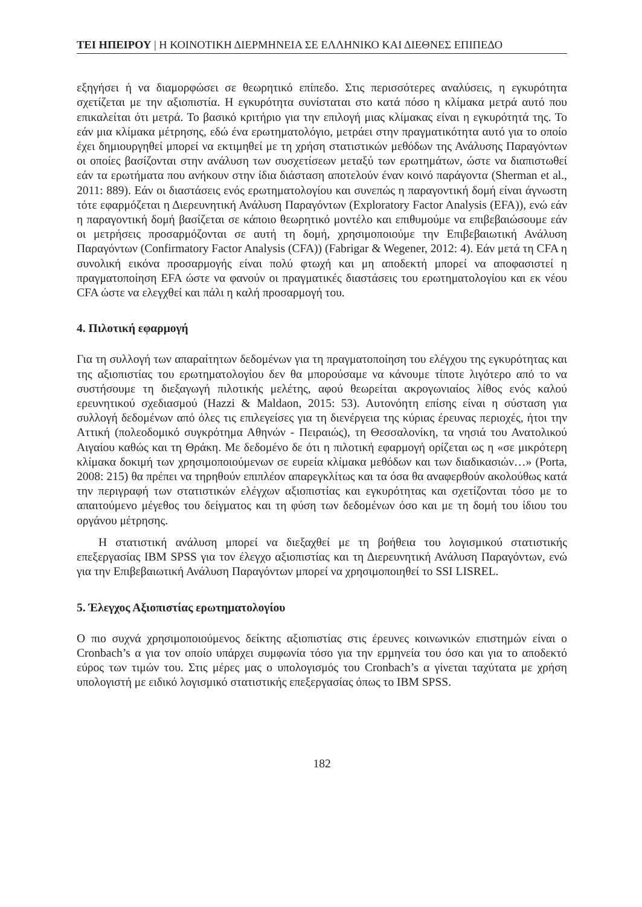ΤΕΙ ΗΠΕΙΡΟΥ | Η ΚΟΙΝΟΤΙΚΗ ΔΙΕΡΜΗΝΕΙΑ ΣΕ ΕΛΛΗΝΙΚΟ ΚΑΙ ΔΙΕΘΝΕΣ ΕΠΙΠΕΔΟ
εξηγήσει ή να διαμορφώσει σε θεωρητικό επίπεδο. Στις περισσότερες αναλύσεις, η εγκυρότητα σχετίζεται με την αξιοπιστία. Η εγκυρότητα συνίσταται στο κατά πόσο η κλίμακα μετρά αυτό που επικαλείται ότι μετρά. Το βασικό κριτήριο για την επιλογή μιας κλίμακας είναι η εγκυρότητά της. Το εάν μια κλίμακα μέτρησης, εδώ ένα ερωτηματολόγιο, μετράει στην πραγματικότητα αυτό για το οποίο έχει δημιουργηθεί μπορεί να εκτιμηθεί με τη χρήση στατιστικών μεθόδων της Ανάλυσης Παραγόντων οι οποίες βασίζονται στην ανάλυση των συσχετίσεων μεταξύ των ερωτημάτων, ώστε να διαπιστωθεί εάν τα ερωτήματα που ανήκουν στην ίδια διάσταση αποτελούν έναν κοινό παράγοντα (Sherman et al., 2011: 889). Εάν οι διαστάσεις ενός ερωτηματολογίου και συνεπώς η παραγοντική δομή είναι άγνωστη τότε εφαρμόζεται η Διερευνητική Ανάλυση Παραγόντων (Exploratory Factor Analysis (EFA)), ενώ εάν η παραγοντική δομή βασίζεται σε κάποιο θεωρητικό μοντέλο και επιθυμούμε να επιβεβαιώσουμε εάν οι μετρήσεις προσαρμόζονται σε αυτή τη δομή, χρησιμοποιούμε την Επιβεβαιωτική Ανάλυση Παραγόντων (Confirmatory Factor Analysis (CFA)) (Fabrigar & Wegener, 2012: 4). Εάν μετά τη CFA η συνολική εικόνα προσαρμογής είναι πολύ φτωχή και μη αποδεκτή μπορεί να αποφασιστεί η πραγματοποίηση EFA ώστε να φανούν οι πραγματικές διαστάσεις του ερωτηματολογίου και εκ νέου CFA ώστε να ελεγχθεί και πάλι η καλή προσαρμογή του.
4. Πιλοτική εφαρμογή
Για τη συλλογή των απαραίτητων δεδομένων για τη πραγματοποίηση του ελέγχου της εγκυρότητας και της αξιοπιστίας του ερωτηματολογίου δεν θα μπορούσαμε να κάνουμε τίποτε λιγότερο από το να συστήσουμε τη διεξαγωγή πιλοτικής μελέτης, αφού θεωρείται ακρογωνιαίος λίθος ενός καλού ερευνητικού σχεδιασμού (Hazzi & Maldaon, 2015: 53). Αυτονόητη επίσης είναι η σύσταση για συλλογή δεδομένων από όλες τις επιλεγείσες για τη διενέργεια της κύριας έρευνας περιοχές, ήτοι την Αττική (πολεοδομικό συγκρότημα Αθηνών - Πειραιώς), τη Θεσσαλονίκη, τα νησιά του Ανατολικού Αιγαίου καθώς και τη Θράκη. Με δεδομένο δε ότι η πιλοτική εφαρμογή ορίζεται ως η «σε μικρότερη κλίμακα δοκιμή των χρησιμοποιούμενων σε ευρεία κλίμακα μεθόδων και των διαδικασιών…» (Porta, 2008: 215) θα πρέπει να τηρηθούν επιπλέον απαρεγκλίτως και τα όσα θα αναφερθούν ακολούθως κατά την περιγραφή των στατιστικών ελέγχων αξιοπιστίας και εγκυρότητας και σχετίζονται τόσο με το απαιτούμενο μέγεθος του δείγματος και τη φύση των δεδομένων όσο και με τη δομή του ίδιου του οργάνου μέτρησης.
Η στατιστική ανάλυση μπορεί να διεξαχθεί με τη βοήθεια του λογισμικού στατιστικής επεξεργασίας IBM SPSS για τον έλεγχο αξιοπιστίας και τη Διερευνητική Ανάλυση Παραγόντων, ενώ για την Επιβεβαιωτική Ανάλυση Παραγόντων μπορεί να χρησιμοποιηθεί το SSI LISREL.
5. Έλεγχος Αξιοπιστίας ερωτηματολογίου
Ο πιο συχνά χρησιμοποιούμενος δείκτης αξιοπιστίας στις έρευνες κοινωνικών επιστημών είναι ο Cronbach’s α για τον οποίο υπάρχει συμφωνία τόσο για την ερμηνεία του όσο και για το αποδεκτό εύρος των τιμών του. Στις μέρες μας ο υπολογισμός του Cronbach’s α γίνεται ταχύτατα με χρήση υπολογιστή με ειδικό λογισμικό στατιστικής επεξεργασίας όπως το IBM SPSS.
182